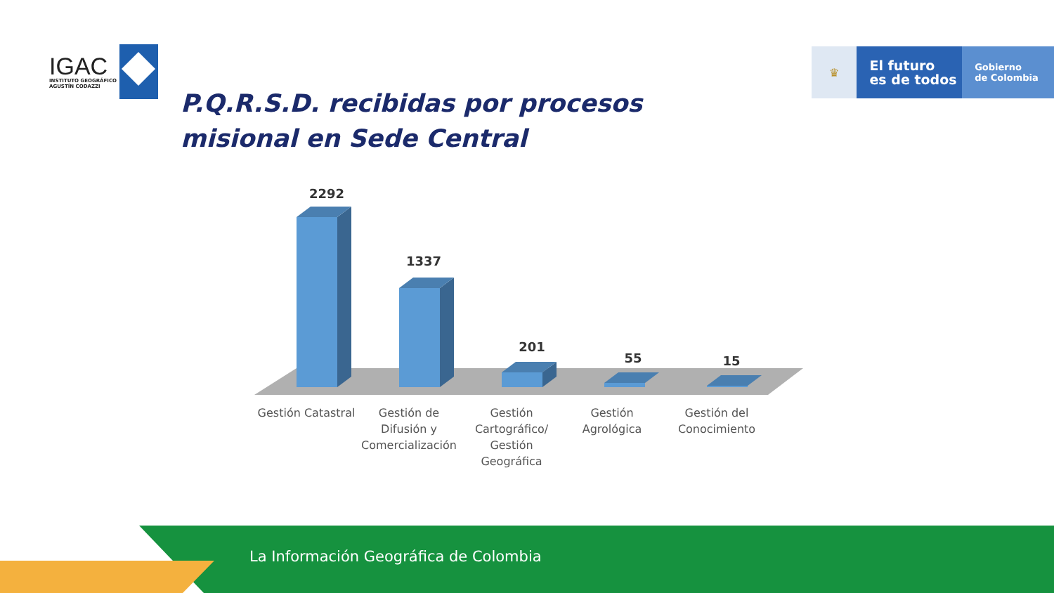IGAC
INSTITUTO GEOGRÁFICO
AGUSTÍN CODAZZI
♛
El futuro
es de todos
Gobierno
de Colombia
P.Q.R.S.D. recibidas por procesos misional en Sede Central
2292
1337
201
55
15
Gestión Catastral
Gestión de
Difusión y
Comercialización
Gestión
Cartográfico/
Gestión
Geográfica
Gestión
Agrológica
Gestión del
Conocimiento
La Información Geográfica de Colombia